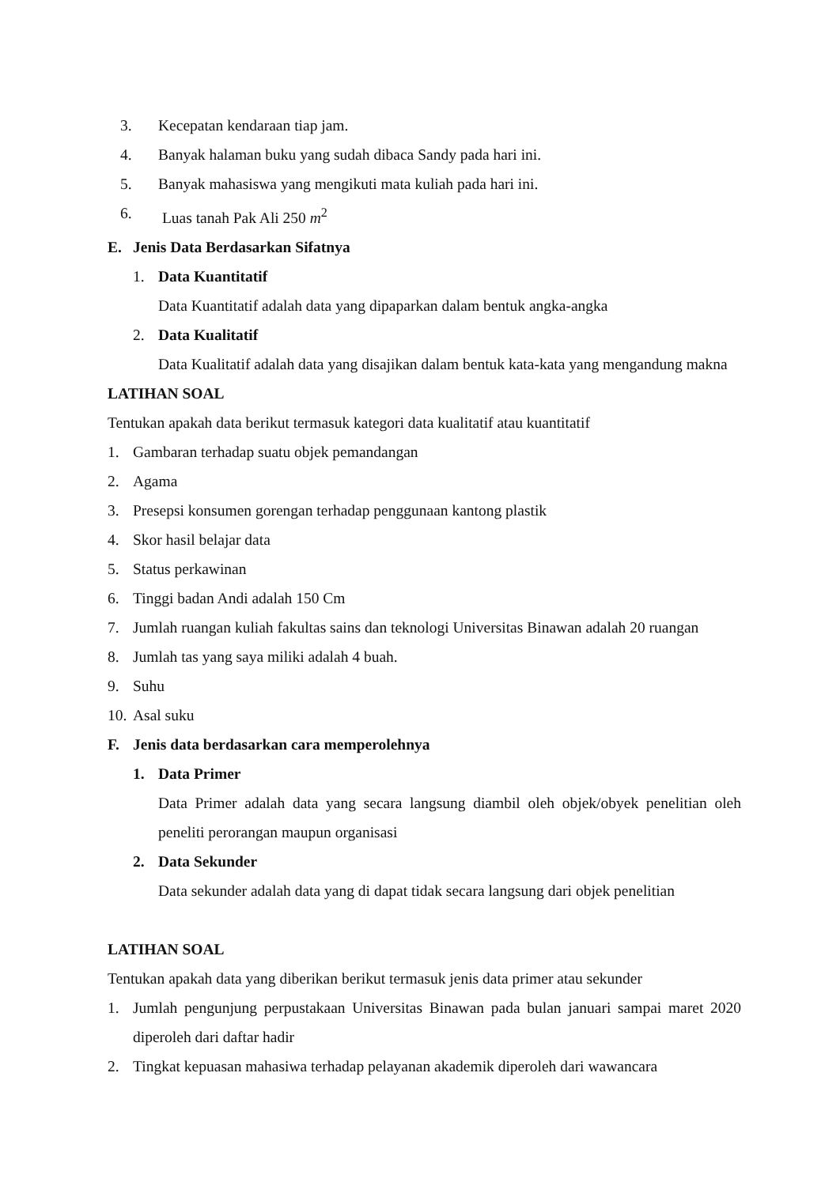3. Kecepatan kendaraan tiap jam.
4. Banyak halaman buku yang sudah dibaca Sandy pada hari ini.
5. Banyak mahasiswa yang mengikuti mata kuliah pada hari ini.
6. Luas tanah Pak Ali 250 m<sup>2</sup>
E. Jenis Data Berdasarkan Sifatnya
1. Data Kuantitatif
Data Kuantitatif adalah data yang dipaparkan dalam bentuk angka-angka
2. Data Kualitatif
Data Kualitatif adalah data yang disajikan dalam bentuk kata-kata yang mengandung makna
LATIHAN SOAL
Tentukan apakah data berikut termasuk kategori data kualitatif atau kuantitatif
1. Gambaran terhadap suatu objek pemandangan
2. Agama
3. Presepsi konsumen gorengan terhadap penggunaan kantong plastik
4. Skor hasil belajar data
5. Status perkawinan
6. Tinggi badan Andi adalah 150 Cm
7. Jumlah ruangan kuliah fakultas sains dan teknologi Universitas Binawan adalah 20 ruangan
8. Jumlah tas yang saya miliki adalah 4 buah.
9. Suhu
10. Asal suku
F. Jenis data berdasarkan cara memperolehnya
1. Data Primer
Data Primer adalah data yang secara langsung diambil oleh objek/obyek penelitian oleh peneliti perorangan maupun organisasi
2. Data Sekunder
Data sekunder adalah data yang di dapat tidak secara langsung dari objek penelitian
LATIHAN SOAL
Tentukan apakah data yang diberikan berikut termasuk jenis data primer atau sekunder
1. Jumlah pengunjung perpustakaan Universitas Binawan pada bulan januari sampai maret 2020 diperoleh dari daftar hadir
2. Tingkat kepuasan mahasiwa terhadap pelayanan akademik diperoleh dari wawancara